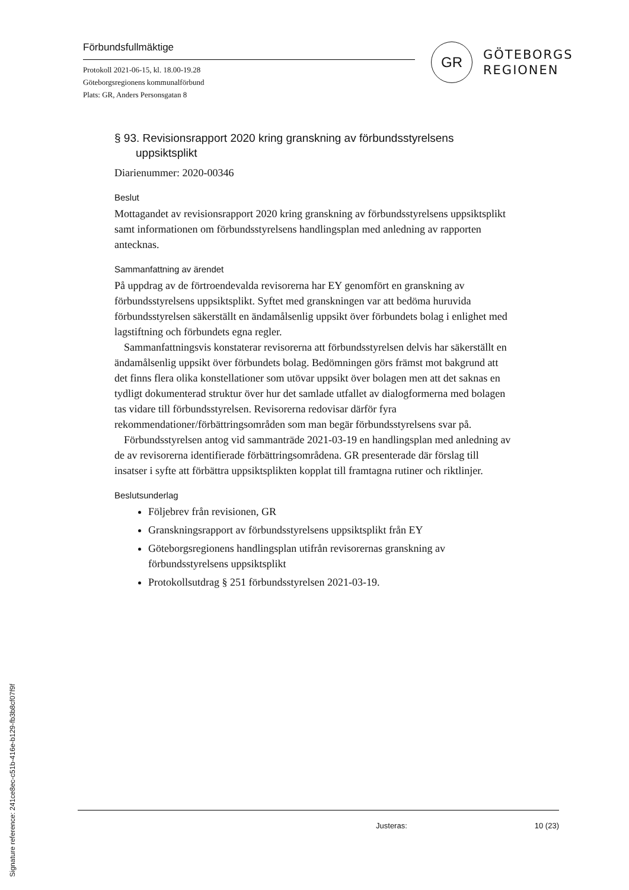Förbundsfullmäktige
Protokoll 2021-06-15, kl. 18.00-19.28
Göteborgsregionens kommunalförbund
Plats: GR, Anders Personsgatan 8
GR
GÖTEBORGS
REGIONEN
§ 93. Revisionsrapport 2020 kring granskning av förbundsstyrelsens uppsiktsplikt
Diarienummer: 2020-00346
Beslut
Mottagandet av revisionsrapport 2020 kring granskning av förbundsstyrelsens uppsiktsplikt samt informationen om förbundsstyrelsens handlingsplan med anledning av rapporten antecknas.
Sammanfattning av ärendet
På uppdrag av de förtroendevalda revisorerna har EY genomfört en granskning av förbundsstyrelsens uppsiktsplikt. Syftet med granskningen var att bedöma huruvida förbundsstyrelsen säkerställt en ändamålsenlig uppsikt över förbundets bolag i enlighet med lagstiftning och förbundets egna regler.
Sammanfattningsvis konstaterar revisorerna att förbundsstyrelsen delvis har säkerställt en ändamålsenlig uppsikt över förbundets bolag. Bedömningen görs främst mot bakgrund att det finns flera olika konstellationer som utövar uppsikt över bolagen men att det saknas en tydligt dokumenterad struktur över hur det samlade utfallet av dialogformerna med bolagen tas vidare till förbundsstyrelsen. Revisorerna redovisar därför fyra rekommendationer/förbättringsområden som man begär förbundsstyrelsens svar på.
Förbundsstyrelsen antog vid sammanträde 2021-03-19 en handlingsplan med anledning av de av revisorerna identifierade förbättringsområdena. GR presenterade där förslag till insatser i syfte att förbättra uppsiktsplikten kopplat till framtagna rutiner och riktlinjer.
Beslutsunderlag
Följebrev från revisionen, GR
Granskningsrapport av förbundsstyrelsens uppsiktsplikt från EY
Göteborgsregionens handlingsplan utifrån revisorernas granskning av förbundsstyrelsens uppsiktsplikt
Protokollsutdrag § 251 förbundsstyrelsen 2021-03-19.
Justeras: 10 (23)
Signature reference: 241ce8ec-c51b-416e-b129-fb3b8cf07f9f